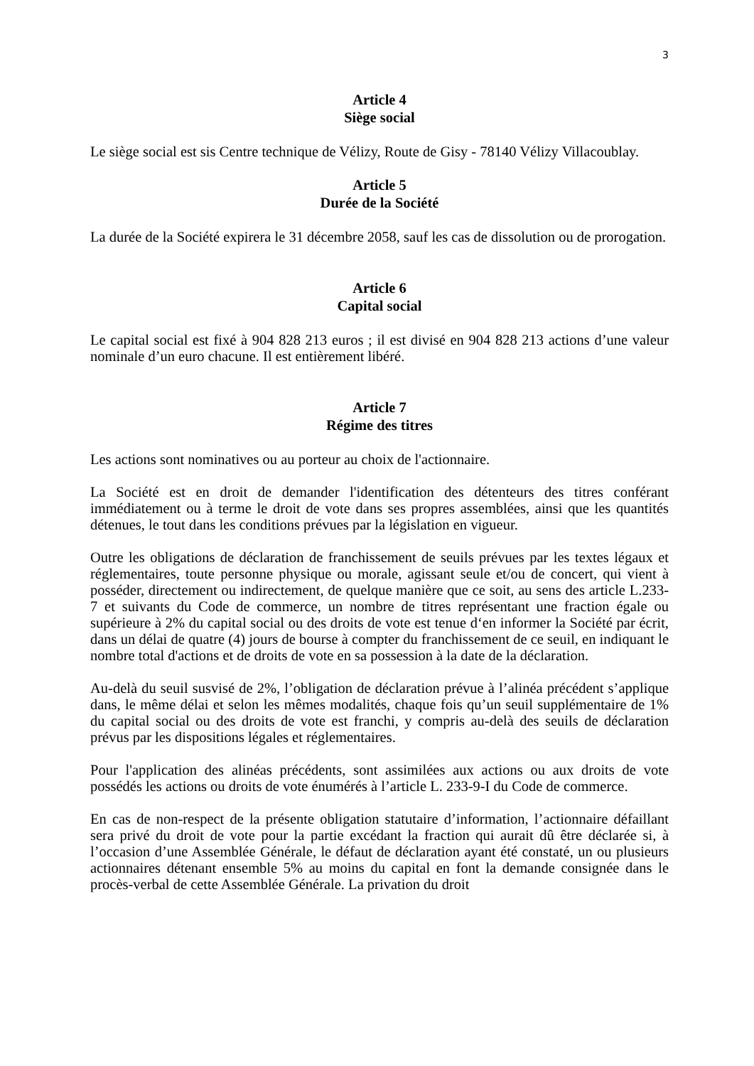3
Article 4
Siège social
Le siège social est sis Centre technique de Vélizy, Route de Gisy - 78140 Vélizy Villacoublay.
Article 5
Durée de la Société
La durée de la Société expirera le 31 décembre 2058, sauf les cas de dissolution ou de prorogation.
Article 6
Capital social
Le capital social est fixé à 904 828 213 euros ; il est divisé en 904 828 213 actions d’une valeur nominale d’un euro chacune. Il est entièrement libéré.
Article 7
Régime des titres
Les actions sont nominatives ou au porteur au choix de l'actionnaire.
La Société est en droit de demander l'identification des détenteurs des titres conférant immédiatement ou à terme le droit de vote dans ses propres assemblées, ainsi que les quantités détenues, le tout dans les conditions prévues par la législation en vigueur.
Outre les obligations de déclaration de franchissement de seuils prévues par les textes légaux et réglementaires, toute personne physique ou morale, agissant seule et/ou de concert, qui vient à posséder, directement ou indirectement, de quelque manière que ce soit, au sens des article L.233-7 et suivants du Code de commerce, un nombre de titres représentant une fraction égale ou supérieure à 2% du capital social ou des droits de vote est tenue d‘en informer la Société par écrit, dans un délai de quatre (4) jours de bourse à compter du franchissement de ce seuil, en indiquant le nombre total d'actions et de droits de vote en sa possession à la date de la déclaration.
Au-delà du seuil susvisé de 2%, l’obligation de déclaration prévue à l’alinéa précédent s’applique dans, le même délai et selon les mêmes modalités, chaque fois qu’un seuil supplémentaire de 1% du capital social ou des droits de vote est franchi, y compris au-delà des seuils de déclaration prévus par les dispositions légales et réglementaires.
Pour l'application des alinéas précédents, sont assimilées aux actions ou aux droits de vote possédés les actions ou droits de vote énumérés à l’article L. 233-9-I du Code de commerce.
En cas de non-respect de la présente obligation statutaire d’information, l’actionnaire défaillant sera privé du droit de vote pour la partie excédant la fraction qui aurait dû être déclarée si, à l’occasion d’une Assemblée Générale, le défaut de déclaration ayant été constaté, un ou plusieurs actionnaires détenant ensemble 5% au moins du capital en font la demande consignée dans le procès-verbal de cette Assemblée Générale. La privation du droit